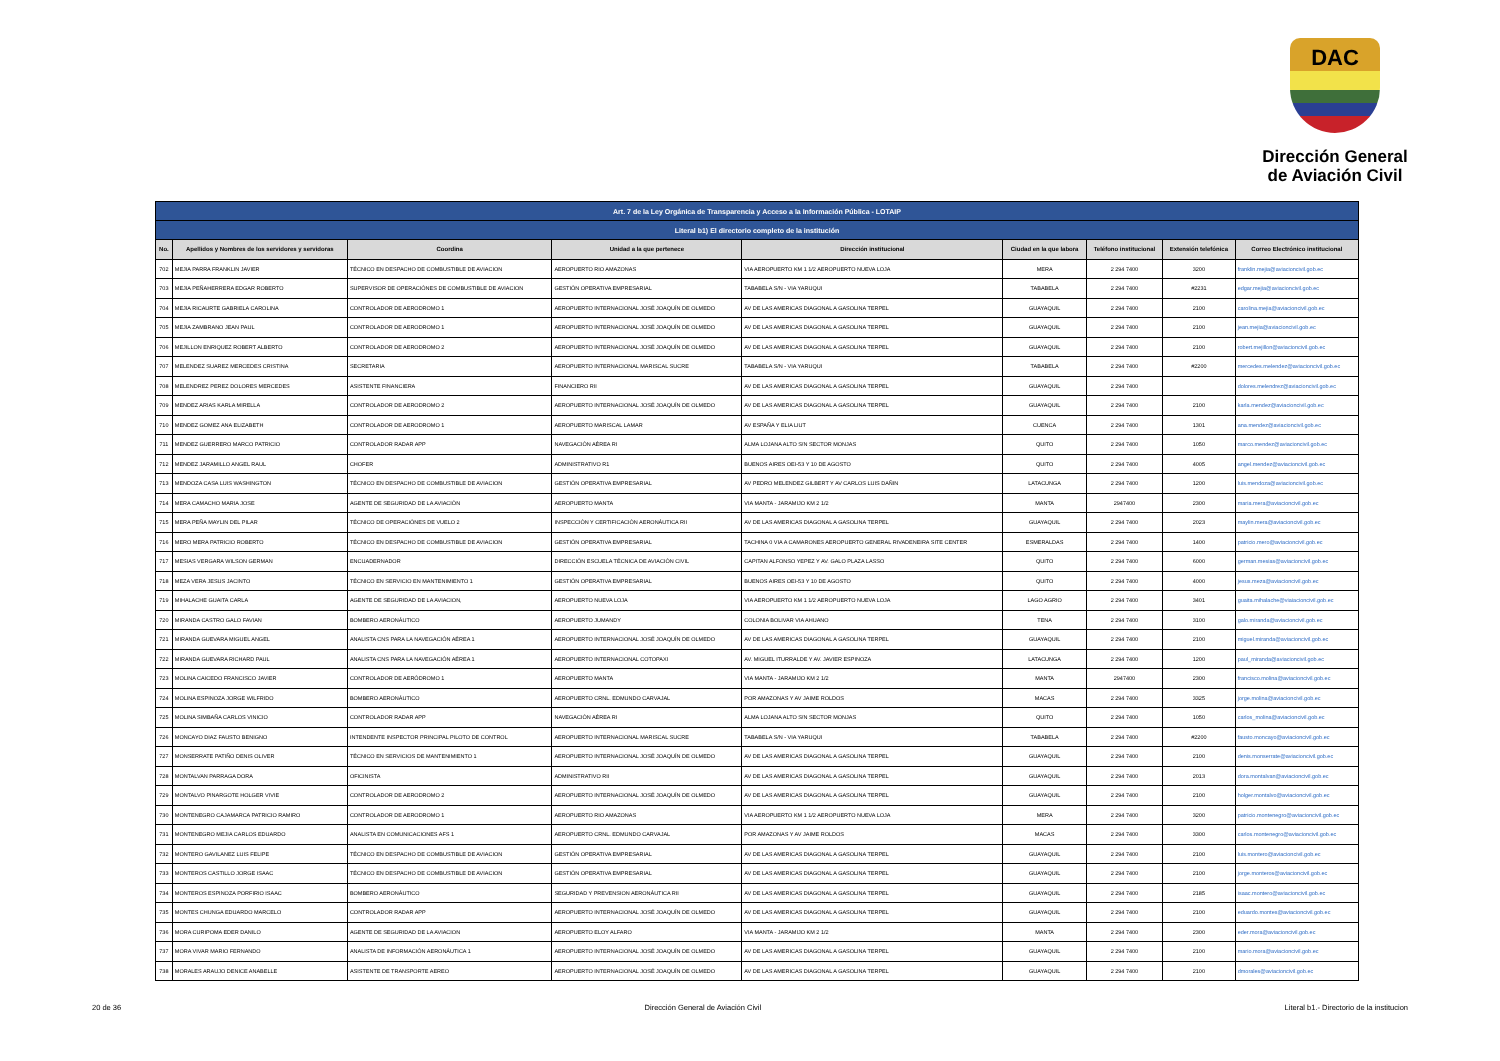DAC
Dirección General
de Aviación Civil
| Art. 7 de la Ley Orgánica de Transparencia y Acceso a la Información Pública - LOTAIP | | | | | | | | |
| --- | --- | --- | --- | --- | --- | --- | --- | --- |
| Literal b1) El directorio completo de la institución | | | | | | | | |
| No. | Apellidos y Nombres de los servidores y servidoras | Coordina | Unidad a la que pertenece | Dirección institucional | Ciudad en la que labora | Teléfono institucional | Extensión telefónica | Correo Electrónico institucional |
| 702 | MEJIA PARRA FRANKLIN JAVIER | TÉCNICO EN DESPACHO DE COMBUSTIBLE DE AVIACION | AEROPUERTO RIO AMAZONAS | VIA AEROPUERTO KM 1 1/2 AEROPUERTO NUEVA LOJA | MERA | 2 294 7400 | 3200 | franklin.mejia@aviacioncivil.gob.ec |
| 703 | MEJIA PEÑAHERRERA EDGAR ROBERTO | SUPERVISOR DE OPERACIÓNES DE COMBUSTIBLE DE AVIACION | GESTIÓN OPERATIVA EMPRESARIAL | TABABELA S/N - VIA YARUQUI | TABABELA | 2 294 7400 | #2231 | edgar.mejia@aviacioncivil.gob.ec |
| 704 | MEJIA RICAURTE GABRIELA CAROLINA | CONTROLADOR DE AERODROMO 1 | AEROPUERTO INTERNACIONAL JOSÉ JOAQUÍN DE OLMEDO | AV DE LAS AMERICAS DIAGONAL A GASOLINA TERPEL | GUAYAQUIL | 2 294 7400 | 2100 | carolina.mejia@aviacioncivil.gob.ec |
| 705 | MEJIA ZAMBRANO JEAN PAUL | CONTROLADOR DE AERODROMO 1 | AEROPUERTO INTERNACIONAL JOSÉ JOAQUÍN DE OLMEDO | AV DE LAS AMERICAS DIAGONAL A GASOLINA TERPEL | GUAYAQUIL | 2 294 7400 | 2100 | jean.mejia@aviacioncivil.gob.ec |
| 706 | MEJILLON ENRIQUEZ ROBERT ALBERTO | CONTROLADOR DE AERODROMO 2 | AEROPUERTO INTERNACIONAL JOSÉ JOAQUÍN DE OLMEDO | AV DE LAS AMERICAS DIAGONAL A GASOLINA TERPEL | GUAYAQUIL | 2 294 7400 | 2100 | robert.mejillon@aviacioncivil.gob.ec |
| 707 | MELENDEZ SUAREZ MERCEDES CRISTINA | SECRETARIA | AEROPUERTO INTERNACIONAL MARISCAL SUCRE | TABABELA S/N - VIA YARUQUI | TABABELA | 2 294 7400 | #2200 | mercedes.melendez@aviacioncivil.gob.ec |
| 708 | MELENDREZ PEREZ DOLORES MERCEDES | ASISTENTE FINANCIERA | FINANCIERO RII | AV DE LAS AMERICAS DIAGONAL A GASOLINA TERPEL | GUAYAQUIL | 2 294 7400 | | dolores.melendrez@aviacioncivil.gob.ec |
| 709 | MENDEZ ARIAS KARLA MIRELLA | CONTROLADOR DE AERODROMO 2 | AEROPUERTO INTERNACIONAL JOSÉ JOAQUÍN DE OLMEDO | AV DE LAS AMERICAS DIAGONAL A GASOLINA TERPEL | GUAYAQUIL | 2 294 7400 | 2100 | karla.mendez@aviacioncivil.gob.ec |
| 710 | MENDEZ GOMEZ ANA ELIZABETH | CONTROLADOR DE AERODROMO 1 | AEROPUERTO MARISCAL LAMAR | AV ESPAÑA Y ELIA LIUT | CUENCA | 2 294 7400 | 1301 | ana.mendez@aviacioncivil.gob.ec |
| 711 | MENDEZ GUERRERO MARCO PATRICIO | CONTROLADOR RADAR APP | NAVEGACIÓN AÉREA RI | ALMA LOJANA ALTO S/N SECTOR MONJAS | QUITO | 2 294 7400 | 1050 | marco.mendez@aviacioncivil.gob.ec |
| 712 | MENDEZ JARAMILLO ANGEL RAUL | CHOFER | ADMINISTRATIVO R1 | BUENOS AIRES OEI-53 Y 10 DE AGOSTO | QUITO | 2 294 7400 | 4005 | angel.mendez@aviacioncivil.gob.ec |
| 713 | MENDOZA CASA LUIS WASHINGTON | TÉCNICO EN DESPACHO DE COMBUSTIBLE DE AVIACION | GESTIÓN OPERATIVA EMPRESARIAL | AV PEDRO MELENDEZ GILBERT Y AV CARLOS LUIS DAÑIN | LATACUNGA | 2 294 7400 | 1200 | luis.mendoza@aviacioncivil.gob.ec |
| 714 | MERA CAMACHO MARIA JOSE | AGENTE DE SEGURIDAD DE LA AVIACIÓN | AEROPUERTO MANTA | VIA MANTA - JARAMIJO KM 2 1/2 | MANTA | 2947400 | 2300 | maria.mera@aviacioncivil.gob.ec |
| 715 | MERA PEÑA MAYLIN DEL PILAR | TÉCNICO DE OPERACIÓNES DE VUELO 2 | INSPECCIÓN Y CERTIFICACIÓN AERONÁUTICA RII | AV DE LAS AMERICAS DIAGONAL A GASOLINA TERPEL | GUAYAQUIL | 2 294 7400 | 2023 | maylin.mera@aviacioncivil.gob.ec |
| 716 | MERO MERA PATRICIO ROBERTO | TÉCNICO EN DESPACHO DE COMBUSTIBLE DE AVIACION | GESTIÓN OPERATIVA EMPRESARIAL | TACHINA 0 VIA A CAMARONES AEROPUERTO GENERAL RIVADENEIRA SITE CENTER | ESMERALDAS | 2 294 7400 | 1400 | patricio.mero@aviacioncivil.gob.ec |
| 717 | MESIAS VERGARA WILSON GERMAN | ENCUADERNADOR | DIRECCIÓN ESCUELA TÉCNICA DE AVIACIÓN CIVIL | CAPITAN ALFONSO YEPEZ Y AV. GALO PLAZA LASSO | QUITO | 2 294 7400 | 6000 | german.mesias@aviacioncivil.gob.ec |
| 718 | MEZA VERA JESUS JACINTO | TÉCNICO EN SERVICIO EN MANTENIMIENTO 1 | GESTIÓN OPERATIVA EMPRESARIAL | BUENOS AIRES OEI-53 Y 10 DE AGOSTO | QUITO | 2 294 7400 | 4000 | jesus.meza@aviacioncivil.gob.ec |
| 719 | MIHALACHE GUAITA CARLA | AGENTE DE SEGURIDAD DE LA AVIACION, | AEROPUERTO NUEVA LOJA | VIA AEROPUERTO KM 1 1/2 AEROPUERTO NUEVA LOJA | LAGO AGRIO | 2 294 7400 | 3401 | guaita.mihalache@viaiacioncivil.gob.ec |
| 720 | MIRANDA CASTRO GALO FAVIAN | BOMBERO AERONÁUTICO | AEROPUERTO JUMANDY | COLONIA BOLIVAR VIA AHUANO | TENA | 2 294 7400 | 3100 | galo.miranda@aviacioncivil.gob.ec |
| 721 | MIRANDA GUEVARA MIGUEL ANGEL | ANALISTA CNS PARA LA NAVEGACIÓN AÉREA 1 | AEROPUERTO INTERNACIONAL JOSÉ JOAQUÍN DE OLMEDO | AV DE LAS AMERICAS DIAGONAL A GASOLINA TERPEL | GUAYAQUIL | 2 294 7400 | 2100 | miguel.miranda@aviacioncivil.gob.ec |
| 722 | MIRANDA GUEVARA RICHARD PAUL | ANALISTA CNS PARA LA NAVEGACIÓN AÉREA 1 | AEROPUERTO INTERNACIONAL COTOPAXI | AV. MIGUEL ITURRALDE Y AV. JAVIER ESPINOZA | LATACUNGA | 2 294 7400 | 1200 | paul_miranda@aviacioncivil.gob.ec |
| 723 | MOLINA CAICEDO FRANCISCO JAVIER | CONTROLADOR DE AERÓDROMO 1 | AEROPUERTO MANTA | VIA MANTA - JARAMIJO KM 2 1/2 | MANTA | 2947400 | 2300 | francisco.molina@aviacioncivil.gob.ec |
| 724 | MOLINA ESPINOZA JORGE WILFRIDO | BOMBERO AERONÁUTICO | AEROPUERTO CRNL. EDMUNDO CARVAJAL | POR AMAZONAS Y AV JAIME ROLDOS | MACAS | 2 294 7400 | 3325 | jorge.molina@aviacioncivil.gob.ec |
| 725 | MOLINA SIMBAÑA CARLOS VINICIO | CONTROLADOR RADAR APP | NAVEGACIÓN AÉREA RI | ALMA LOJANA ALTO S/N SECTOR MONJAS | QUITO | 2 294 7400 | 1050 | carlos_molina@aviacioncivil.gob.ec |
| 726 | MONCAYO DIAZ FAUSTO BENIGNO | INTENDENTE INSPECTOR PRINCIPAL PILOTO DE CONTROL | AEROPUERTO INTERNACIONAL MARISCAL SUCRE | TABABELA S/N - VIA YARUQUI | TABABELA | 2 294 7400 | #2200 | fausto.moncayo@aviacioncivil.gob.ec |
| 727 | MONSERRATE PATIÑO DENIS OLIVER | TÉCNICO EN SERVICIOS DE MANTENIMIENTO 1 | AEROPUERTO INTERNACIONAL JOSÉ JOAQUÍN DE OLMEDO | AV DE LAS AMERICAS DIAGONAL A GASOLINA TERPEL | GUAYAQUIL | 2 294 7400 | 2100 | denis.monserrate@aviacioncivil.gob.ec |
| 728 | MONTALVAN PARRAGA DORA | OFICINISTA | ADMINISTRATIVO RII | AV DE LAS AMERICAS DIAGONAL A GASOLINA TERPEL | GUAYAQUIL | 2 294 7400 | 2013 | dora.montalvan@aviacioncivil.gob.ec |
| 729 | MONTALVO PINARGOTE HOLGER VIVIE | CONTROLADOR DE AERODROMO 2 | AEROPUERTO INTERNACIONAL JOSÉ JOAQUÍN DE OLMEDO | AV DE LAS AMERICAS DIAGONAL A GASOLINA TERPEL | GUAYAQUIL | 2 294 7400 | 2100 | holger.montalvo@aviacioncivil.gob.ec |
| 730 | MONTENEGRO CAJAMARCA PATRICIO RAMIRO | CONTROLADOR DE AERODROMO 1 | AEROPUERTO RIO AMAZONAS | VIA AEROPUERTO KM 1 1/2 AEROPUERTO NUEVA LOJA | MERA | 2 294 7400 | 3200 | patricio.montenegro@aviacioncivil.gob.ec |
| 731 | MONTENEGRO MEJIA CARLOS EDUARDO | ANALISTA EN COMUNICACIONES AFS 1 | AEROPUERTO CRNL. EDMUNDO CARVAJAL | POR AMAZONAS Y AV JAIME ROLDOS | MACAS | 2 294 7400 | 3300 | carlos.montenegro@aviacioncivil.gob.ec |
| 732 | MONTERO GAVILANEZ LUIS FELIPE | TÉCNICO EN DESPACHO DE COMBUSTIBLE DE AVIACION | GESTIÓN OPERATIVA EMPRESARIAL | AV DE LAS AMERICAS DIAGONAL A GASOLINA TERPEL | GUAYAQUIL | 2 294 7400 | 2100 | luis.montero@aviacioncivil.gob.ec |
| 733 | MONTEROS CASTILLO JORGE ISAAC | TÉCNICO EN DESPACHO DE COMBUSTIBLE DE AVIACION | GESTIÓN OPERATIVA EMPRESARIAL | AV DE LAS AMERICAS DIAGONAL A GASOLINA TERPEL | GUAYAQUIL | 2 294 7400 | 2100 | jorge.monteros@aviacioncivil.gob.ec |
| 734 | MONTEROS ESPINOZA PORFIRIO ISAAC | BOMBERO AERONÁUTICO | SEGURIDAD Y PREVENSION AERONÁUTICA RII | AV DE LAS AMERICAS DIAGONAL A GASOLINA TERPEL | GUAYAQUIL | 2 294 7400 | 2185 | isaac.montero@aviacioncivil.gob.ec |
| 735 | MONTES CHUNGA EDUARDO MARCELO | CONTROLADOR RADAR APP | AEROPUERTO INTERNACIONAL JOSÉ JOAQUÍN DE OLMEDO | AV DE LAS AMERICAS DIAGONAL A GASOLINA TERPEL | GUAYAQUIL | 2 294 7400 | 2100 | eduardo.montes@aviacioncivil.gob.ec |
| 736 | MORA CURIPOMA EDER DANILO | AGENTE DE SEGURIDAD DE LA AVIACION | AEROPUERTO ELOY ALFARO | VIA MANTA - JARAMIJO KM 2 1/2 | MANTA | 2 294 7400 | 2300 | eder.mora@aviacioncivil.gob.ec |
| 737 | MORA VIVAR MARIO FERNANDO | ANALISTA DE INFORMACIÓN AERONÁUTICA 1 | AEROPUERTO INTERNACIONAL JOSÉ JOAQUÍN DE OLMEDO | AV DE LAS AMERICAS DIAGONAL A GASOLINA TERPEL | GUAYAQUIL | 2 294 7400 | 2100 | mario.mora@aviacioncivil.gob.ec |
| 738 | MORALES ARAUJO DENICE ANABELLE | ASISTENTE DE TRANSPORTE AEREO | AEROPUERTO INTERNACIONAL JOSÉ JOAQUÍN DE OLMEDO | AV DE LAS AMERICAS DIAGONAL A GASOLINA TERPEL | GUAYAQUIL | 2 294 7400 | 2100 | dmorales@aviacioncivil.gob.ec |
20 de 36 Dirección General de Aviación Civil Literal b1.- Directorio de la institucion